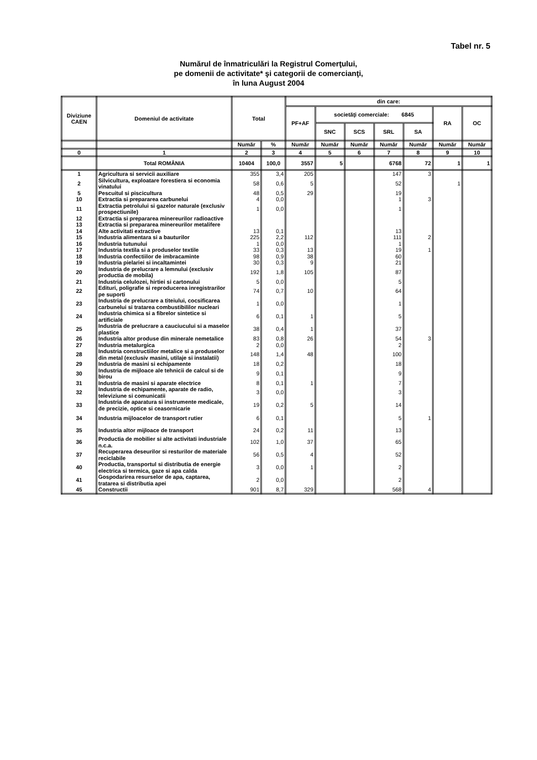Tabel nr. 5
Numărul de înmatriculări la Registrul Comerţului,
pe domenii de activitate* şi categorii de comercianţi,
în luna August 2004
| Diviziune CAEN | Domeniul de activitate | Total | | din care: | | | | | | |
| --- | --- | --- | --- | --- | --- | --- | --- | --- | --- | --- |
| | | | | PF+AF | societăţi comerciale: 6845 | | | | RA | OC |
| | | | | | SNC | SCS | SRL | SA | | |
| | | Număr | % | Număr | Număr | Număr | Număr | Număr | Număr | Număr |
| 0 | 1 | 2 | 3 | 4 | 5 | 6 | 7 | 8 | 9 | 10 |
| | Total ROMÂNIA | 10404 | 100,0 | 3557 | 5 | | 6768 | 72 | 1 | 1 |
| 1 | Agricultura si servicii auxiliare | 355 | 3,4 | 205 | | | 147 | 3 | | |
| 2 | Silvicultura, exploatare forestiera si economia vinatului | 58 | 0,6 | 5 | | | 52 | | 1 | |
| 5 | Pescuitul si piscicultura | 48 | 0,5 | 29 | | | 19 | | | |
| 10 | Extractia si prepararea carbunelui | 4 | 0,0 | | | | 1 | 3 | | |
| 11 | Extractia petrolului si gazelor naturale (exclusiv prospectiunile) | 1 | 0,0 | | | | 1 | | | |
| 12 | Extractia si prepararea minereurilor radioactive | | | | | | | | | |
| 13 | Extractia si prepararea minereurilor metalifere | | | | | | | | | |
| 14 | Alte activitati extractive | 13 | 0,1 | | | | 13 | | | |
| 15 | Industria alimentara si a bauturilor | 225 | 2,2 | 112 | | | 111 | 2 | | |
| 16 | Industria tutunului | 1 | 0,0 | | | | 1 | | | |
| 17 | Industria textila si a produselor textile | 33 | 0,3 | 13 | | | 19 | 1 | | |
| 18 | Industria confectiilor de imbracaminte | 98 | 0,9 | 38 | | | 60 | | | |
| 19 | Industria pielariei si incaltamintei | 30 | 0,3 | 9 | | | 21 | | | |
| 20 | Industria de prelucrare a lemnului (exclusiv productia de mobila) | 192 | 1,8 | 105 | | | 87 | | | |
| 21 | Industria celulozei, hirtiei si cartonului | 5 | 0,0 | | | | 5 | | | |
| 22 | Edituri, poligrafie si reproducerea inregistrarilor pe suporti | 74 | 0,7 | 10 | | | 64 | | | |
| 23 | Industria de prelucrare a titeiului, cocsificarea carbunelui si tratarea combustibililor nucleari | 1 | 0,0 | | | | 1 | | | |
| 24 | Industria chimica si a fibrelor sintetice si artificiale | 6 | 0,1 | 1 | | | 5 | | | |
| 25 | Industria de prelucrare a cauciucului si a maselor plastice | 38 | 0,4 | 1 | | | 37 | | | |
| 26 | Industria altor produse din minerale nemetalice | 83 | 0,8 | 26 | | | 54 | 3 | | |
| 27 | Industria metalurgica | 2 | 0,0 | | | | 2 | | | |
| 28 | Industria constructiilor metalice si a produselor din metal (exclusiv masini, utilaje si instalatii) | 148 | 1,4 | 48 | | | 100 | | | |
| 29 | Industria de masini si echipamente | 18 | 0,2 | | | | 18 | | | |
| 30 | Industria de mijloace ale tehnicii de calcul si de birou | 9 | 0,1 | | | | 9 | | | |
| 31 | Industria de masini si aparate electrice | 8 | 0,1 | 1 | | | 7 | | | |
| 32 | Industria de echipamente, aparate de radio, televiziune si comunicatii | 3 | 0,0 | | | | 3 | | | |
| 33 | Industria de aparatura si instrumente medicale, de precizie, optice si ceasornicarie | 19 | 0,2 | 5 | | | 14 | | | |
| 34 | Industria mijloacelor de transport rutier | 6 | 0,1 | | | | 5 | 1 | | |
| 35 | Industria altor mijloace de transport | 24 | 0,2 | 11 | | | 13 | | | |
| 36 | Productia de mobilier si alte activitati industriale n.c.a. | 102 | 1,0 | 37 | | | 65 | | | |
| 37 | Recuperarea deseurilor si resturilor de materiale reciclabile | 56 | 0,5 | 4 | | | 52 | | | |
| 40 | Productia, transportul si distributia de energie electrica si termica, gaze si apa calda | 3 | 0,0 | 1 | | | 2 | | | |
| 41 | Gospodarirea resurselor de apa, captarea, tratarea si distributia apei | 2 | 0,0 | | | | 2 | | | |
| 45 | Constructii | 901 | 8,7 | 329 | | | 568 | 4 | | |